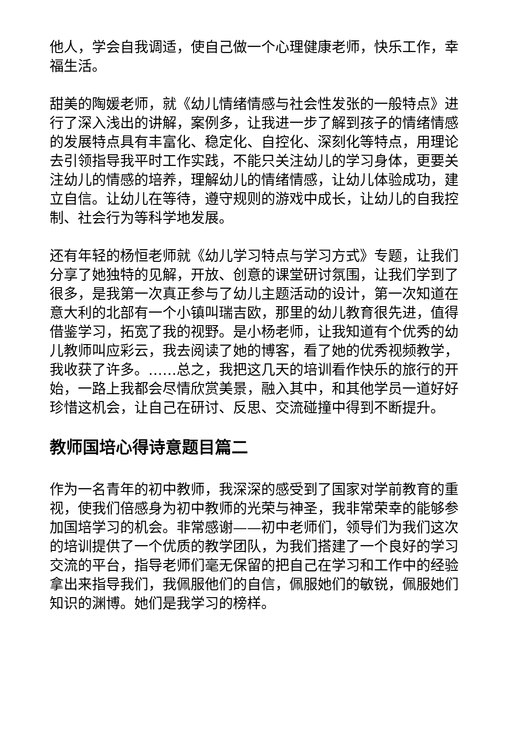他人，学会自我调适，使自己做一个心理健康老师，快乐工作，幸福生活。
甜美的陶媛老师，就《幼儿情绪情感与社会性发张的一般特点》进行了深入浅出的讲解，案例多，让我进一步了解到孩子的情绪情感的发展特点具有丰富化、稳定化、自控化、深刻化等特点，用理论去引领指导我平时工作实践，不能只关注幼儿的学习身体，更要关注幼儿的情感的培养，理解幼儿的情绪情感，让幼儿体验成功，建立自信。让幼儿在等待，遵守规则的游戏中成长，让幼儿的自我控制、社会行为等科学地发展。
还有年轻的杨恒老师就《幼儿学习特点与学习方式》专题，让我们分享了她独特的见解，开放、创意的课堂研讨氛围，让我们学到了很多，是我第一次真正参与了幼儿主题活动的设计，第一次知道在意大利的北部有一个小镇叫瑞吉欧，那里的幼儿教育很先进，值得借鉴学习，拓宽了我的视野。是小杨老师，让我知道有个优秀的幼儿教师叫应彩云，我去阅读了她的博客，看了她的优秀视频教学，我收获了许多。……总之，我把这几天的培训看作快乐的旅行的开始，一路上我都会尽情欣赏美景，融入其中，和其他学员一道好好珍惜这机会，让自己在研讨、反思、交流碰撞中得到不断提升。
教师国培心得诗意题目篇二
作为一名青年的初中教师，我深深的感受到了国家对学前教育的重视，使我们倍感身为初中教师的光荣与神圣，我非常荣幸的能够参加国培学习的机会。非常感谢——初中老师们，领导们为我们这次的培训提供了一个优质的教学团队，为我们搭建了一个良好的学习交流的平台，指导老师们毫无保留的把自己在学习和工作中的经验拿出来指导我们，我佩服他们的自信，佩服她们的敏锐，佩服她们知识的渊博。她们是我学习的榜样。